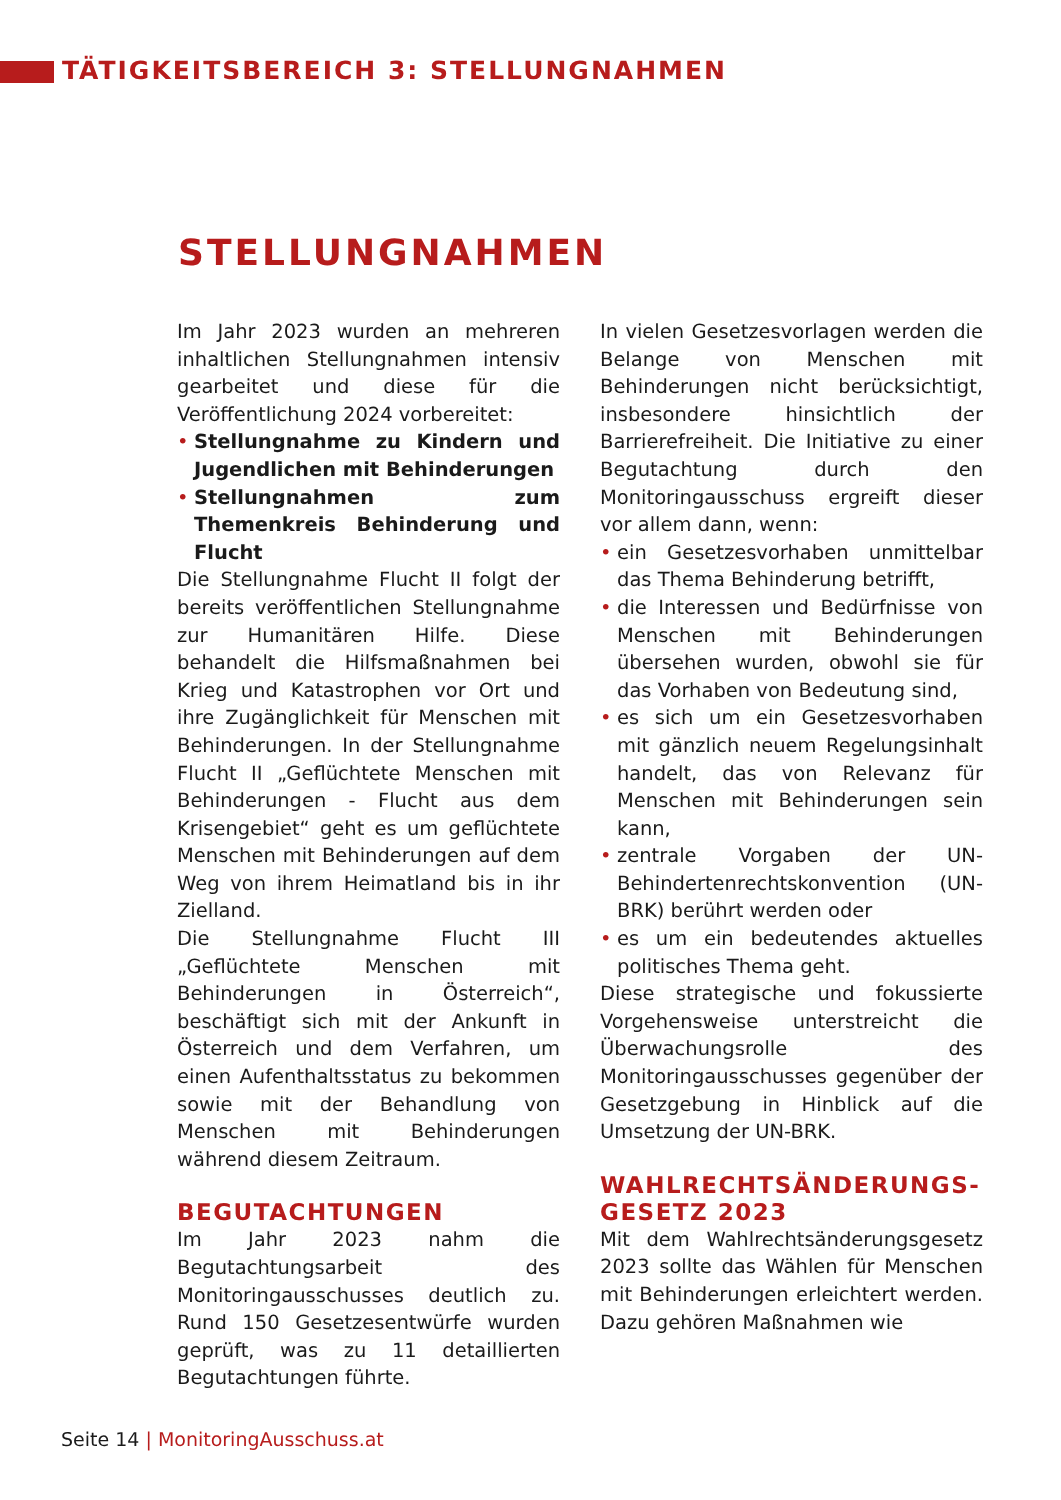TÄTIGKEITSBEREICH 3: STELLUNGNAHMEN
STELLUNGNAHMEN
Im Jahr 2023 wurden an mehreren inhaltlichen Stellungnahmen intensiv gearbeitet und diese für die Veröffentlichung 2024 vorbereitet:
• Stellungnahme zu Kindern und Jugendlichen mit Behinderungen
• Stellungnahmen zum Themenkreis Behinderung und Flucht
Die Stellungnahme Flucht II folgt der bereits veröffentlichen Stellungnahme zur Humanitären Hilfe. Diese behandelt die Hilfsmaßnahmen bei Krieg und Katastrophen vor Ort und ihre Zugänglichkeit für Menschen mit Behinderungen. In der Stellungnahme Flucht II „Geflüchtete Menschen mit Behinderungen - Flucht aus dem Krisengebiet“ geht es um geflüchtete Menschen mit Behinderungen auf dem Weg von ihrem Heimatland bis in ihr Zielland.
Die Stellungnahme Flucht III „Geflüchtete Menschen mit Behinderungen in Österreich“, beschäftigt sich mit der Ankunft in Österreich und dem Verfahren, um einen Aufenthaltsstatus zu bekommen sowie mit der Behandlung von Menschen mit Behinderungen während diesem Zeitraum.
BEGUTACHTUNGEN
Im Jahr 2023 nahm die Begutachtungsarbeit des Monitoringausschusses deutlich zu. Rund 150 Gesetzesentwürfe wurden geprüft, was zu 11 detaillierten Begutachtungen führte.
In vielen Gesetzesvorlagen werden die Belange von Menschen mit Behinderungen nicht berücksichtigt, insbesondere hinsichtlich der Barrierefreiheit. Die Initiative zu einer Begutachtung durch den Monitoringausschuss ergreift dieser vor allem dann, wenn:
• ein Gesetzesvorhaben unmittelbar das Thema Behinderung betrifft,
• die Interessen und Bedürfnisse von Menschen mit Behinderungen übersehen wurden, obwohl sie für das Vorhaben von Bedeutung sind,
• es sich um ein Gesetzesvorhaben mit gänzlich neuem Regelungsinhalt handelt, das von Relevanz für Menschen mit Behinderungen sein kann,
• zentrale Vorgaben der UN-Behindertenrechtskonvention (UN-BRK) berührt werden oder
• es um ein bedeutendes aktuelles politisches Thema geht.
Diese strategische und fokussierte Vorgehensweise unterstreicht die Überwachungsrolle des Monitoringausschusses gegenüber der Gesetzgebung in Hinblick auf die Umsetzung der UN-BRK.
WAHLRECHTSÄNDERUNGS-GESETZ 2023
Mit dem Wahlrechtsänderungsgesetz 2023 sollte das Wählen für Menschen mit Behinderungen erleichtert werden. Dazu gehören Maßnahmen wie
Seite 14 | MonitoringAusschuss.at